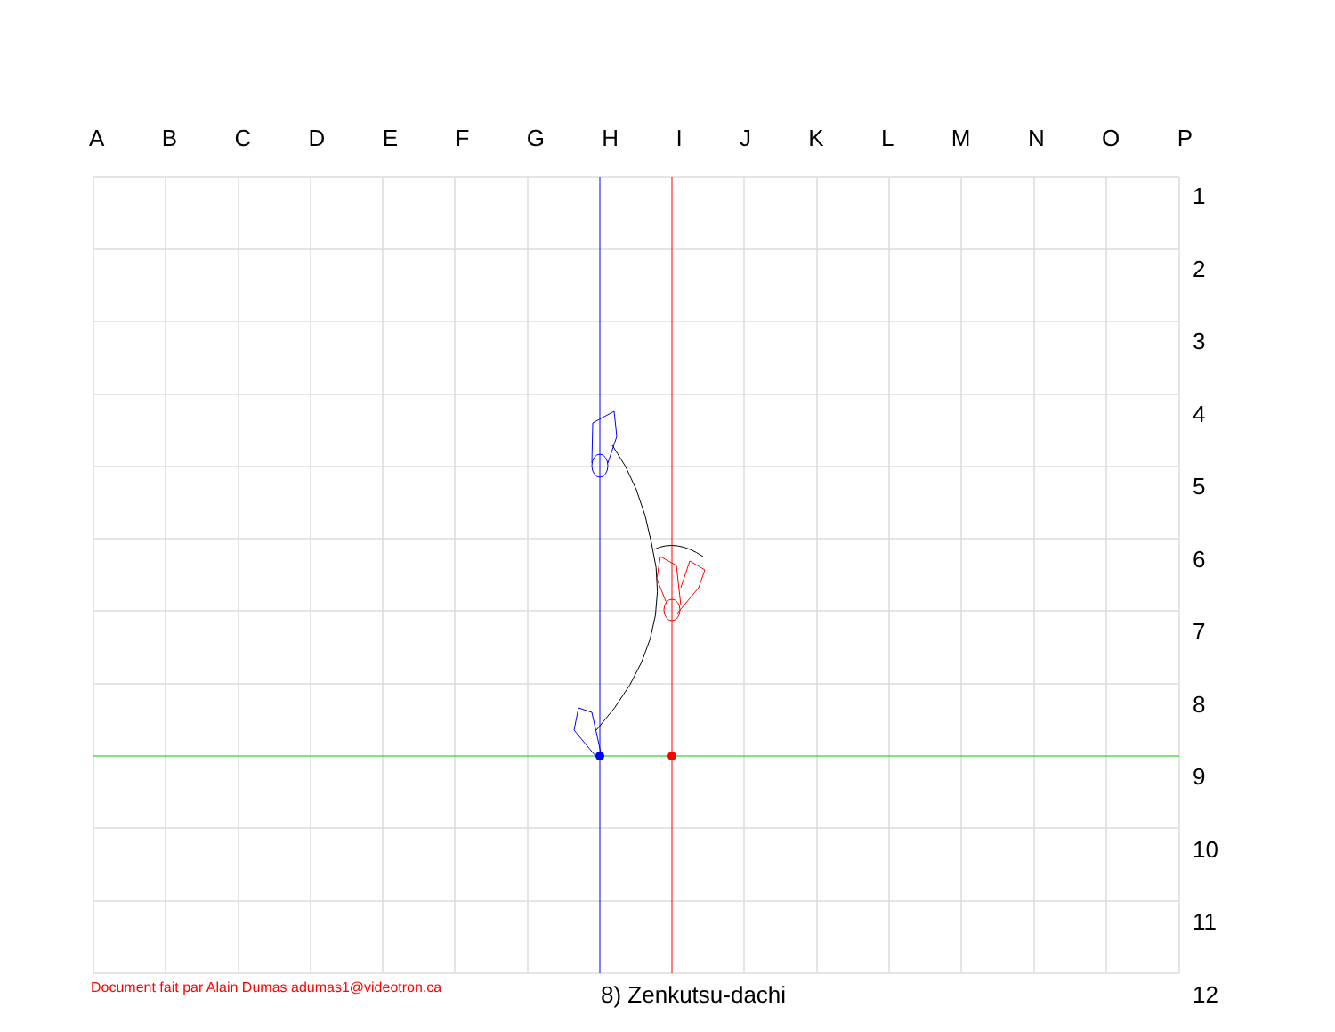ABCDEFGHIJKLMNOP
123456789
10
11
12
Document fait par Alain Dumas adumas1@videotron.ca
8) Zenkutsu-dachi